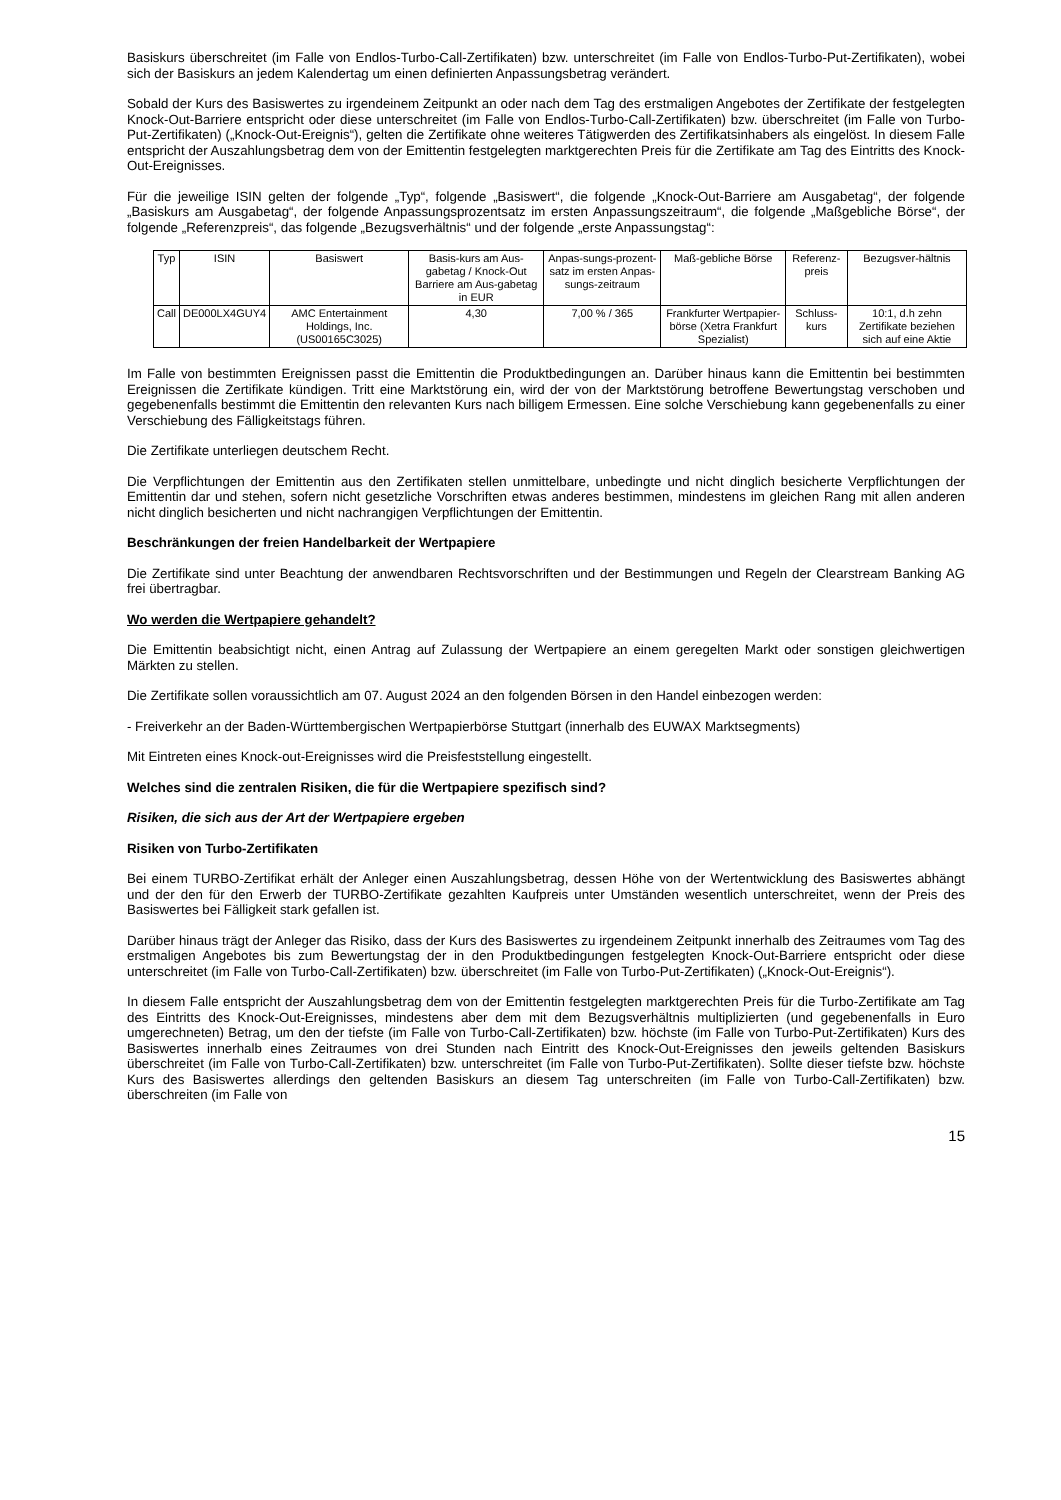Basiskurs überschreitet (im Falle von Endlos-Turbo-Call-Zertifikaten) bzw. unterschreitet (im Falle von Endlos-Turbo-Put-Zertifikaten), wobei sich der Basiskurs an jedem Kalendertag um einen definierten Anpassungsbetrag verändert.
Sobald der Kurs des Basiswertes zu irgendeinem Zeitpunkt an oder nach dem Tag des erstmaligen Angebotes der Zertifikate der festgelegten Knock-Out-Barriere entspricht oder diese unterschreitet (im Falle von Endlos-Turbo-Call-Zertifikaten) bzw. überschreitet (im Falle von Turbo-Put-Zertifikaten) („Knock-Out-Ereignis“), gelten die Zertifikate ohne weiteres Tätigwerden des Zertifikatsinhabers als eingelöst. In diesem Falle entspricht der Auszahlungsbetrag dem von der Emittentin festgelegten marktgerechten Preis für die Zertifikate am Tag des Eintritts des Knock-Out-Ereignisses.
Für die jeweilige ISIN gelten der folgende „Typ“, folgende „Basiswert“, die folgende „Knock-Out-Barriere am Ausgabetag“, der folgende „Basiskurs am Ausgabetag“, der folgende Anpassungsprozentsatz im ersten Anpassungszeitraum“, die folgende „Maßgebliche Börse“, der folgende „Referenzpreis“, das folgende „Bezugsverhältnis“ und der folgende „erste Anpassungstag“:
| Typ | ISIN | Basiswert | Basis-kurs am Aus-gabetag / Knock-Out Barriere am Aus-gabetag in EUR | Anpas-sungs-prozent-satz im ersten Anpas-sungs-zeitraum | Maß-gebliche Börse | Referenz-preis | Bezugsver-hältnis |
| --- | --- | --- | --- | --- | --- | --- | --- |
| Call | DE000LX4GUY4 | AMC Entertainment Holdings, Inc. (US00165C3025) | 4,30 | 7,00 % / 365 | Frankfurter Wertpapier-börse (Xetra Frankfurt Spezialist) | Schluss-kurs | 10:1, d.h zehn Zertifikate beziehen sich auf eine Aktie |
Im Falle von bestimmten Ereignissen passt die Emittentin die Produktbedingungen an. Darüber hinaus kann die Emittentin bei bestimmten Ereignissen die Zertifikate kündigen. Tritt eine Marktstörung ein, wird der von der Marktstörung betroffene Bewertungstag verschoben und gegebenenfalls bestimmt die Emittentin den relevanten Kurs nach billigem Ermessen. Eine solche Verschiebung kann gegebenenfalls zu einer Verschiebung des Fälligkeitstags führen.
Die Zertifikate unterliegen deutschem Recht.
Die Verpflichtungen der Emittentin aus den Zertifikaten stellen unmittelbare, unbedingte und nicht dinglich besicherte Verpflichtungen der Emittentin dar und stehen, sofern nicht gesetzliche Vorschriften etwas anderes bestimmen, mindestens im gleichen Rang mit allen anderen nicht dinglich besicherten und nicht nachrangigen Verpflichtungen der Emittentin.
Beschränkungen der freien Handelbarkeit der Wertpapiere
Die Zertifikate sind unter Beachtung der anwendbaren Rechtsvorschriften und der Bestimmungen und Regeln der Clearstream Banking AG frei übertragbar.
Wo werden die Wertpapiere gehandelt?
Die Emittentin beabsichtigt nicht, einen Antrag auf Zulassung der Wertpapiere an einem geregelten Markt oder sonstigen gleichwertigen Märkten zu stellen.
Die Zertifikate sollen voraussichtlich am 07. August 2024 an den folgenden Börsen in den Handel einbezogen werden:
- Freiverkehr an der Baden-Württembergischen Wertpapierbörse Stuttgart (innerhalb des EUWAX Marktsegments)
Mit Eintreten eines Knock-out-Ereignisses wird die Preisfeststellung eingestellt.
Welches sind die zentralen Risiken, die für die Wertpapiere spezifisch sind?
Risiken, die sich aus der Art der Wertpapiere ergeben
Risiken von Turbo-Zertifikaten
Bei einem TURBO-Zertifikat erhält der Anleger einen Auszahlungsbetrag, dessen Höhe von der Wertentwicklung des Basiswertes abhängt und der den für den Erwerb der TURBO-Zertifikate gezahlten Kaufpreis unter Umständen wesentlich unterschreitet, wenn der Preis des Basiswertes bei Fälligkeit stark gefallen ist.
Darüber hinaus trägt der Anleger das Risiko, dass der Kurs des Basiswertes zu irgendeinem Zeitpunkt innerhalb des Zeitraumes vom Tag des erstmaligen Angebotes bis zum Bewertungstag der in den Produktbedingungen festgelegten Knock-Out-Barriere entspricht oder diese unterschreitet (im Falle von Turbo-Call-Zertifikaten) bzw. überschreitet (im Falle von Turbo-Put-Zertifikaten) („Knock-Out-Ereignis“).
In diesem Falle entspricht der Auszahlungsbetrag dem von der Emittentin festgelegten marktgerechten Preis für die Turbo-Zertifikate am Tag des Eintritts des Knock-Out-Ereignisses, mindestens aber dem mit dem Bezugsverhältnis multiplizierten (und gegebenenfalls in Euro umgerechneten) Betrag, um den der tiefste (im Falle von Turbo-Call-Zertifikaten) bzw. höchste (im Falle von Turbo-Put-Zertifikaten) Kurs des Basiswertes innerhalb eines Zeitraumes von drei Stunden nach Eintritt des Knock-Out-Ereignisses den jeweils geltenden Basiskurs überschreitet (im Falle von Turbo-Call-Zertifikaten) bzw. unterschreitet (im Falle von Turbo-Put-Zertifikaten). Sollte dieser tiefste bzw. höchste Kurs des Basiswertes allerdings den geltenden Basiskurs an diesem Tag unterschreiten (im Falle von Turbo-Call-Zertifikaten) bzw. überschreiten (im Falle von
15